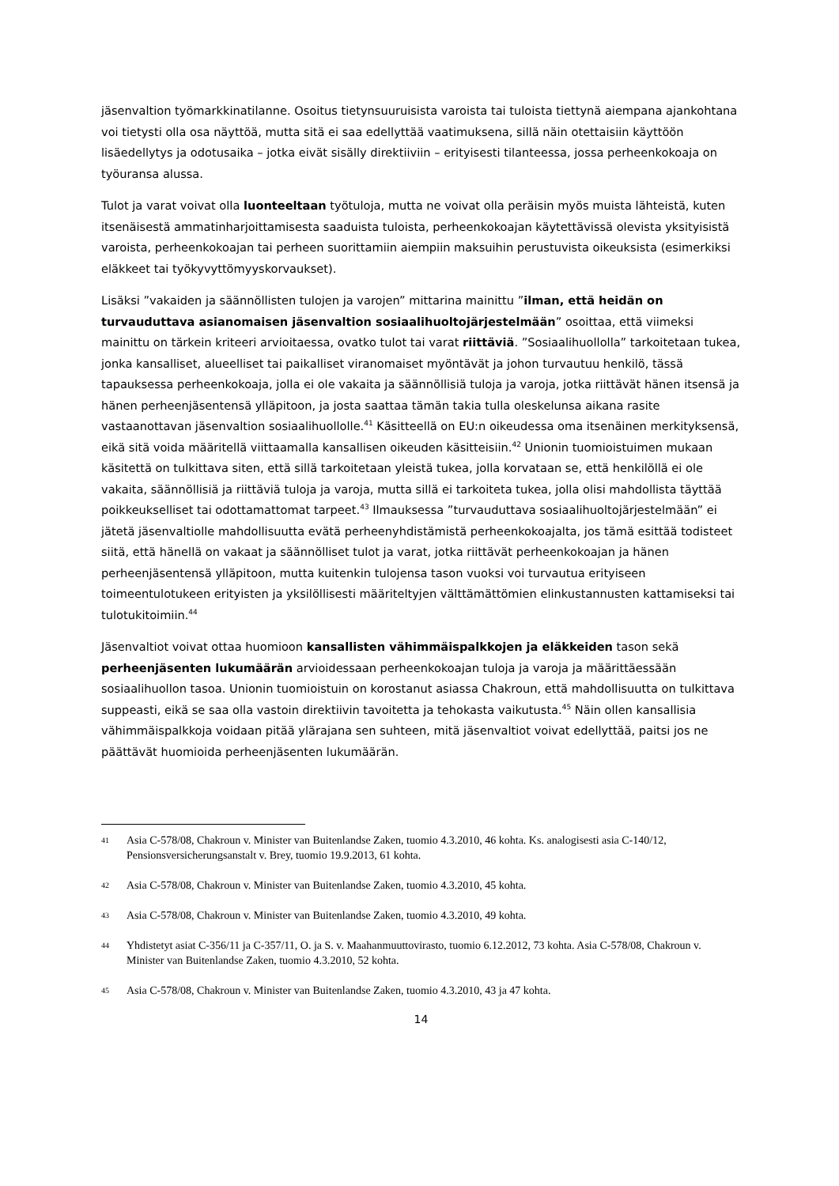jäsenvaltion työmarkkinatilanne. Osoitus tietynsuuruisista varoista tai tuloista tiettynä aiempana ajankohtana voi tietysti olla osa näyttöä, mutta sitä ei saa edellyttää vaatimuksena, sillä näin otettaisiin käyttöön lisäedellytys ja odotusaika – jotka eivät sisälly direktiiviin – erityisesti tilanteessa, jossa perheenkokoaja on työuransa alussa.
Tulot ja varat voivat olla luonteeltaan työtuloja, mutta ne voivat olla peräisin myös muista lähteistä, kuten itsenäisestä ammatinharjoittamisesta saaduista tuloista, perheenkokoajan käytettävissä olevista yksityisistä varoista, perheenkokoajan tai perheen suorittamiin aiempiin maksuihin perustuvista oikeuksista (esimerkiksi eläkkeet tai työkyvyttömyyskorvaukset).
Lisäksi ”vakaiden ja säännöllisten tulojen ja varojen” mittarina mainittu ”ilman, että heidän on turvauduttava asianomaisen jäsenvaltion sosiaalihuoltojärjestelmään” osoittaa, että viimeksi mainittu on tärkein kriteeri arvioitaessa, ovatko tulot tai varat riittäviä. ”Sosiaalihuollolla” tarkoitetaan tukea, jonka kansalliset, alueelliset tai paikalliset viranomaiset myöntävät ja johon turvautuu henkilö, tässä tapauksessa perheenkokoaja, jolla ei ole vakaita ja säännöllisiä tuloja ja varoja, jotka riittävät hänen itsensä ja hänen perheenjäsentensä ylläpitoon, ja josta saattaa tämän takia tulla oleskelunsa aikana rasite vastaanottavan jäsenvaltion sosiaalihuollolle.<sup>41</sup> Käsitteellä on EU:n oikeudessa oma itsenäinen merkityksensä, eikä sitä voida määritellä viittaamalla kansallisen oikeuden käsitteisiin.<sup>42</sup> Unionin tuomioistuimen mukaan käsitettä on tulkittava siten, että sillä tarkoitetaan yleistä tukea, jolla korvataan se, että henkilöllä ei ole vakaita, säännöllisiä ja riittäviä tuloja ja varoja, mutta sillä ei tarkoiteta tukea, jolla olisi mahdollista täyttää poikkeukselliset tai odottamattomat tarpeet.<sup>43</sup> Ilmauksessa ”turvauduttava sosiaalihuoltojärjestelmään” ei jätetä jäsenvaltiolle mahdollisuutta evätä perheenyhdistämistä perheenkokoajalta, jos tämä esittää todisteet siitä, että hänellä on vakaat ja säännölliset tulot ja varat, jotka riittävät perheenkokoajan ja hänen perheenjäsentensä ylläpitoon, mutta kuitenkin tulojensa tason vuoksi voi turvautua erityiseen toimeentulotukeen erityisten ja yksilöllisesti määriteltyjen välttämättömien elinkustannusten kattamiseksi tai tulotukitoimiin.<sup>44</sup>
Jäsenvaltiot voivat ottaa huomioon kansallisten vähimmäispalkkojen ja eläkkeiden tason sekä perheenjäsenten lukumäärän arvioidessaan perheenkokoajan tuloja ja varoja ja määrittäessään sosiaalihuollon tasoa. Unionin tuomioistuin on korostanut asiassa Chakroun, että mahdollisuutta on tulkittava suppeasti, eikä se saa olla vastoin direktiivin tavoitetta ja tehokasta vaikutusta.<sup>45</sup> Näin ollen kansallisia vähimmäispalkkoja voidaan pitää ylärajana sen suhteen, mitä jäsenvaltiot voivat edellyttää, paitsi jos ne päättävät huomioida perheenjäsenten lukumäärän.
41 Asia C-578/08, Chakroun v. Minister van Buitenlandse Zaken, tuomio 4.3.2010, 46 kohta. Ks. analogisesti asia C-140/12, Pensionsversicherungsanstalt v. Brey, tuomio 19.9.2013, 61 kohta.
42 Asia C-578/08, Chakroun v. Minister van Buitenlandse Zaken, tuomio 4.3.2010, 45 kohta.
43 Asia C-578/08, Chakroun v. Minister van Buitenlandse Zaken, tuomio 4.3.2010, 49 kohta.
44 Yhdistetyt asiat C-356/11 ja C-357/11, O. ja S. v. Maahanmuuttovirasto, tuomio 6.12.2012, 73 kohta. Asia C-578/08, Chakroun v. Minister van Buitenlandse Zaken, tuomio 4.3.2010, 52 kohta.
45 Asia C-578/08, Chakroun v. Minister van Buitenlandse Zaken, tuomio 4.3.2010, 43 ja 47 kohta.
14